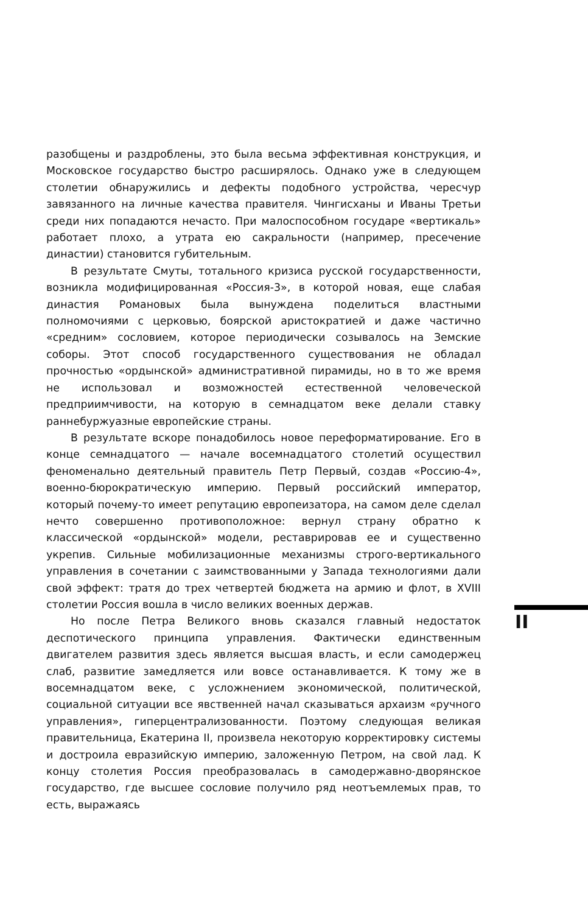разобщены и раздроблены, это была весьма эффективная конструкция, и Московское государство быстро расширялось. Однако уже в следующем столетии обнаружились и дефекты подобного устройства, чересчур завязанного на личные качества правителя. Чингисханы и Иваны Третьи среди них попадаются нечасто. При малоспособном государе «вертикаль» работает плохо, а утрата ею сакральности (например, пресечение династии) становится губительным.
В результате Смуты, тотального кризиса русской государственности, возникла модифицированная «Россия-3», в которой новая, еще слабая династия Романовых была вынуждена поделиться властными полномочиями с церковью, боярской аристократией и даже частично «средним» сословием, которое периодически созывалось на Земские соборы. Этот способ государственного существования не обладал прочностью «ордынской» административной пирамиды, но в то же время не использовал и возможностей естественной человеческой предприимчивости, на которую в семнадцатом веке делали ставку раннебуржуазные европейские страны.
В результате вскоре понадобилось новое переформатирование. Его в конце семнадцатого — начале восемнадцатого столетий осуществил феноменально деятельный правитель Петр Первый, создав «Россию-4», военно-бюрократическую империю. Первый российский император, который почему-то имеет репутацию европеизатора, на самом деле сделал нечто совершенно противоположное: вернул страну обратно к классической «ордынской» модели, реставрировав ее и существенно укрепив. Сильные мобилизационные механизмы строго-вертикального управления в сочетании с заимствованными у Запада технологиями дали свой эффект: тратя до трех четвертей бюджета на армию и флот, в XVIII столетии Россия вошла в число великих военных держав.
Но после Петра Великого вновь сказался главный недостаток деспотического принципа управления. Фактически единственным двигателем развития здесь является высшая власть, и если самодержец слаб, развитие замедляется или вовсе останавливается. К тому же в восемнадцатом веке, с усложнением экономической, политической, социальной ситуации все явственней начал сказываться архаизм «ручного управления», гиперцентрализованности. Поэтому следующая великая правительница, Екатерина II, произвела некоторую корректировку системы и достроила евразийскую империю, заложенную Петром, на свой лад. К концу столетия Россия преобразовалась в самодержавно-дворянское государство, где высшее сословие получило ряд неотъемлемых прав, то есть, выражаясь
II